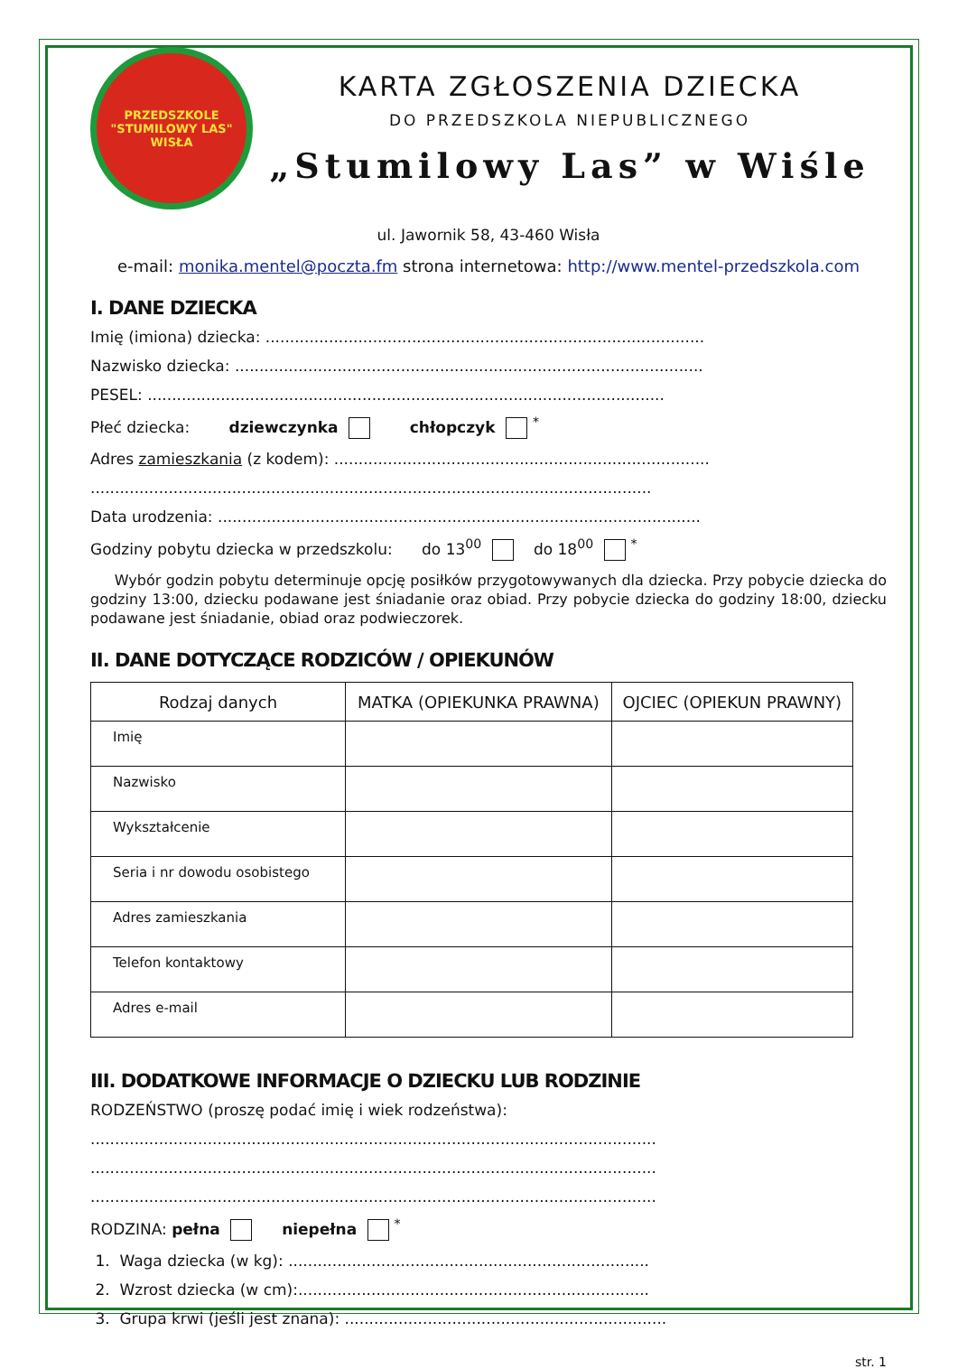PRZEDSZKOLE "STUMILOWY LAS"
WISŁA
KARTA ZGŁOSZENIA DZIECKA
DO PRZEDSZKOLA NIEPUBLICZNEGO
„Stumilowy Las” w Wiśle
ul. Jawornik 58, 43-460 Wisła
e-mail: monika.mentel@poczta.fm strona internetowa: http://www.mentel-przedszkola.com
I. DANE DZIECKA
Imię (imiona) dziecka: ..........................................................................................
Nazwisko dziecka: ................................................................................................
PESEL: ..........................................................................................................
Płeć dziecka: dziewczynka chłopczyk <sup>*</sup>
Adres zamieszkania (z kodem): .............................................................................
...................................................................................................................
Data urodzenia: ...................................................................................................
Godziny pobytu dziecka w przedszkolu: do 13<sup>00</sup> do 18<sup>00</sup> <sup>*</sup>
Wybór godzin pobytu determinuje opcję posiłków przygotowywanych dla dziecka. Przy pobycie dziecka do godziny 13:00, dziecku podawane jest śniadanie oraz obiad. Przy pobycie dziecka do godziny 18:00, dziecku podawane jest śniadanie, obiad oraz podwieczorek.
II. DANE DOTYCZĄCE RODZICÓW / OPIEKUNÓW
| Rodzaj danych | MATKA (OPIEKUNKA PRAWNA) | OJCIEC (OPIEKUN PRAWNY) |
| --- | --- | --- |
| Imię | | |
| Nazwisko | | |
| Wykształcenie | | |
| Seria i nr dowodu osobistego | | |
| Adres zamieszkania | | |
| Telefon kontaktowy | | |
| Adres e-mail | | |
III. DODATKOWE INFORMACJE O DZIECKU LUB RODZINIE
RODZEŃSTWO (proszę podać imię i wiek rodzeństwa):
....................................................................................................................
....................................................................................................................
....................................................................................................................
RODZINA: pełna niepełna <sup>*</sup>
1. Waga dziecka (w kg): ..........................................................................
2. Wzrost dziecka (w cm):........................................................................
3. Grupa krwi (jeśli jest znana): ..................................................................
str. 1